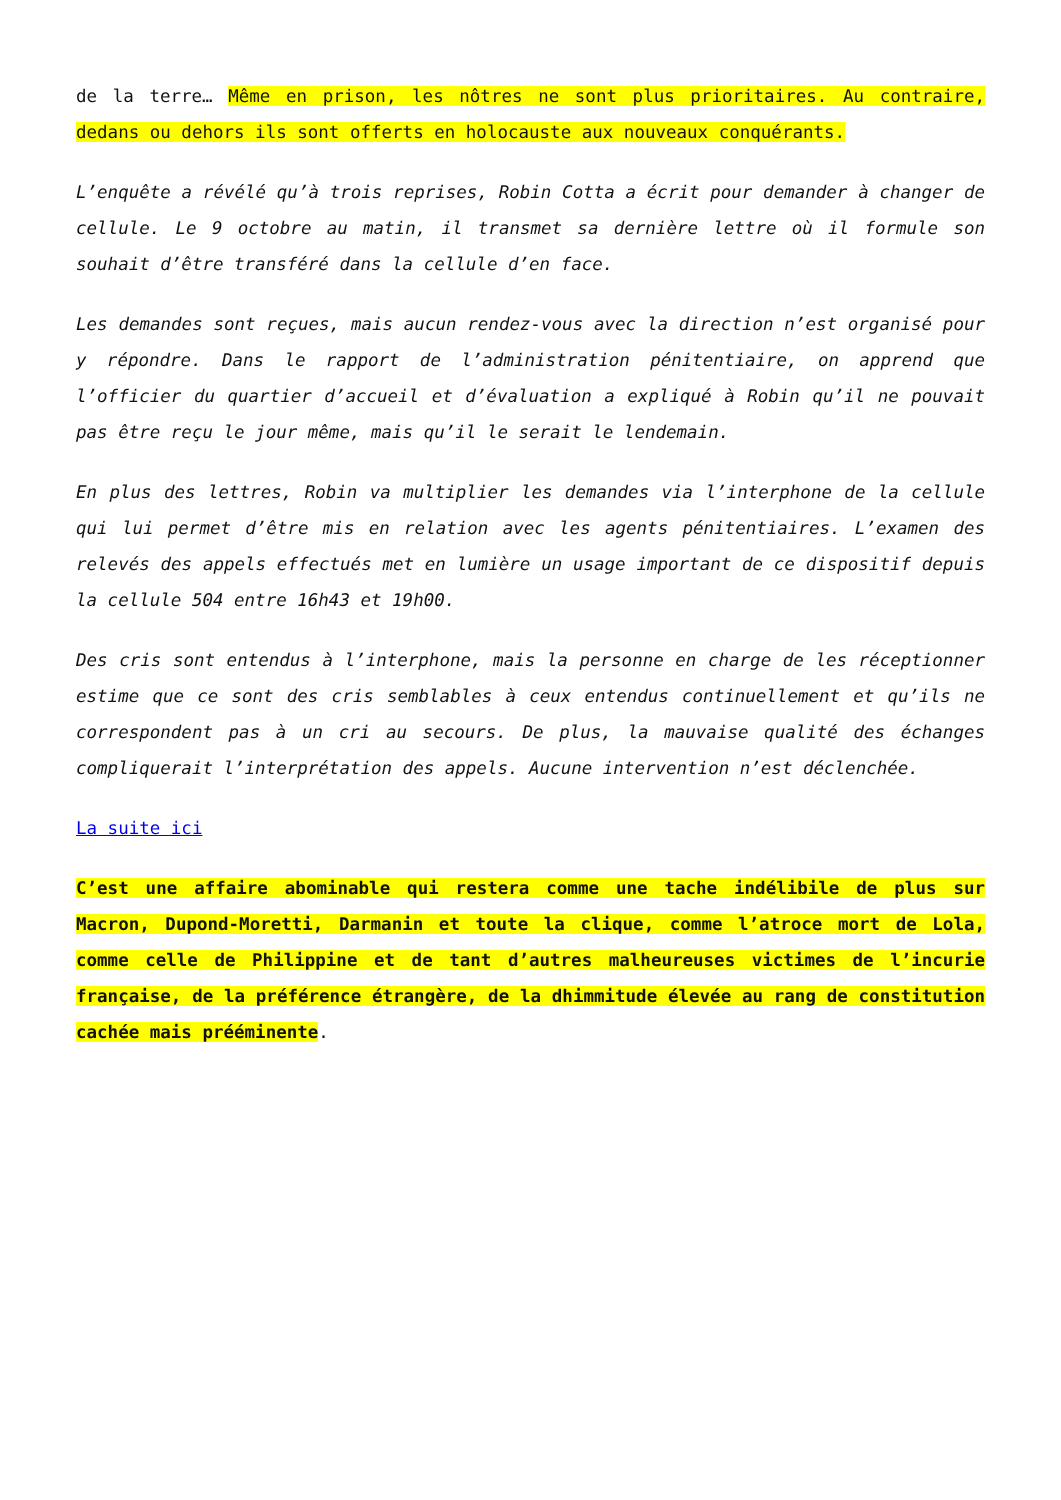de la terre… Même en prison, les nôtres ne sont plus prioritaires. Au contraire, dedans ou dehors ils sont offerts en holocauste aux nouveaux conquérants.
L’enquête a révélé qu’à trois reprises, Robin Cotta a écrit pour demander à changer de cellule. Le 9 octobre au matin, il transmet sa dernière lettre où il formule son souhait d’être transféré dans la cellule d’en face.
Les demandes sont reçues, mais aucun rendez-vous avec la direction n’est organisé pour y répondre. Dans le rapport de l’administration pénitentiaire, on apprend que l’officier du quartier d’accueil et d’évaluation a expliqué à Robin qu’il ne pouvait pas être reçu le jour même, mais qu’il le serait le lendemain.
En plus des lettres, Robin va multiplier les demandes via l’interphone de la cellule qui lui permet d’être mis en relation avec les agents pénitentiaires. L’examen des relevés des appels effectués met en lumière un usage important de ce dispositif depuis la cellule 504 entre 16h43 et 19h00.
Des cris sont entendus à l’interphone, mais la personne en charge de les réceptionner estime que ce sont des cris semblables à ceux entendus continuellement et qu’ils ne correspondent pas à un cri au secours. De plus, la mauvaise qualité des échanges compliquerait l’interprétation des appels. Aucune intervention n’est déclenchée.
La suite ici
C’est une affaire abominable qui restera comme une tache indélibile de plus sur Macron, Dupond-Moretti, Darmanin et toute la clique, comme l’atroce mort de Lola, comme celle de Philippine et de tant d’autres malheureuses victimes de l’incurie française, de la préférence étrangère, de la dhimmitude élevée au rang de constitution cachée mais prééminente.